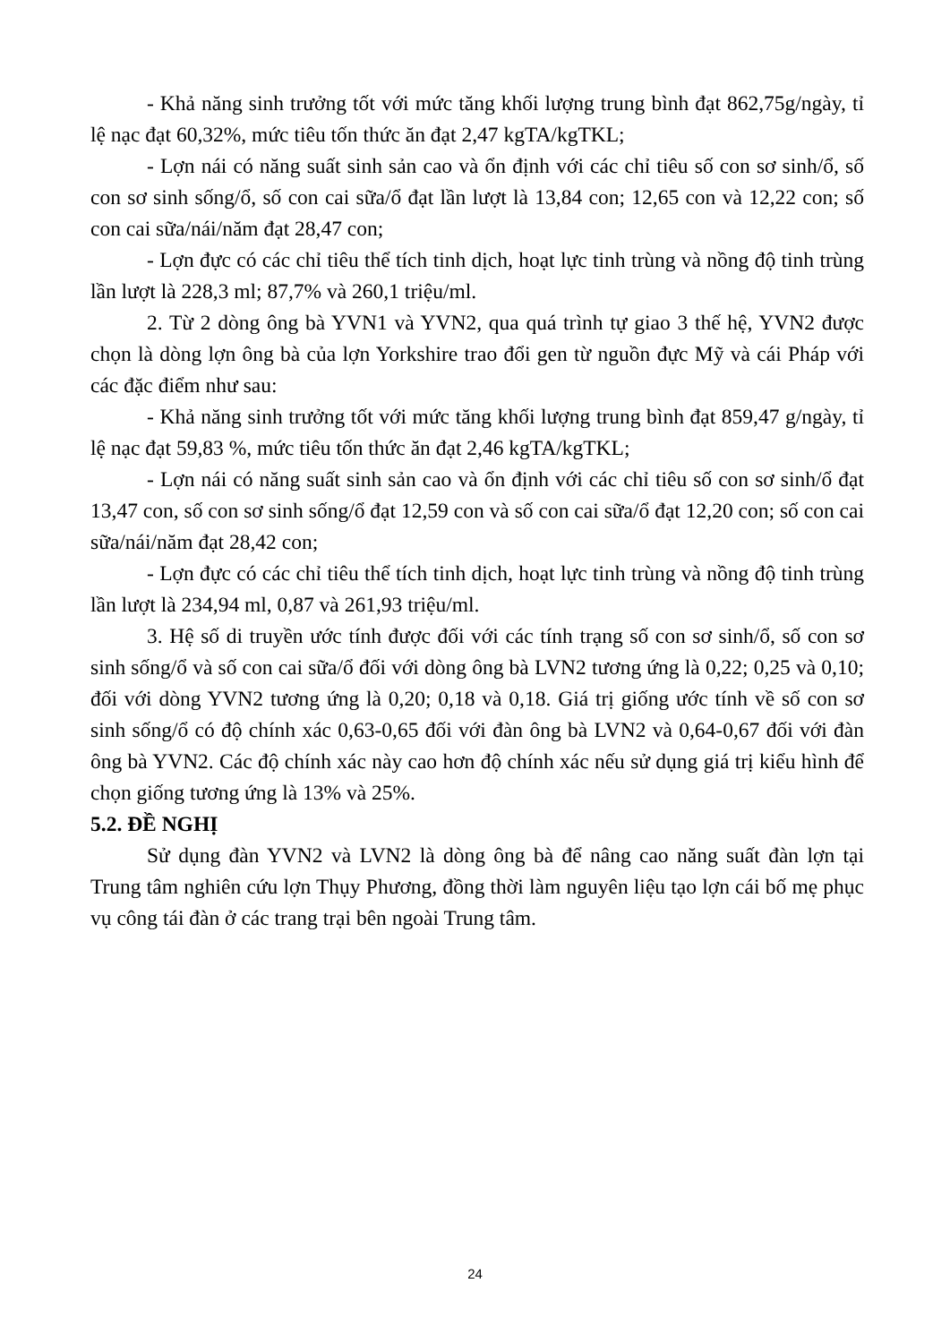- Khả năng sinh trưởng tốt với mức tăng khối lượng trung bình đạt 862,75g/ngày, tỉ lệ nạc đạt 60,32%, mức tiêu tốn thức ăn đạt 2,47 kgTA/kgTKL;
- Lợn nái có năng suất sinh sản cao và ổn định với các chỉ tiêu số con sơ sinh/ổ, số con sơ sinh sống/ổ, số con cai sữa/ổ đạt lần lượt là 13,84 con; 12,65 con và 12,22 con; số con cai sữa/nái/năm đạt 28,47 con;
- Lợn đực có các chỉ tiêu thể tích tinh dịch, hoạt lực tinh trùng và nồng độ tinh trùng lần lượt là 228,3 ml; 87,7% và 260,1 triệu/ml.
2. Từ 2 dòng ông bà YVN1 và YVN2, qua quá trình tự giao 3 thế hệ, YVN2 được chọn là dòng lợn ông bà của lợn Yorkshire trao đổi gen từ nguồn đực Mỹ và cái Pháp với các đặc điểm như sau:
- Khả năng sinh trưởng tốt với mức tăng khối lượng trung bình đạt 859,47 g/ngày, tỉ lệ nạc đạt 59,83 %, mức tiêu tốn thức ăn đạt 2,46 kgTA/kgTKL;
- Lợn nái có năng suất sinh sản cao và ổn định với các chỉ tiêu số con sơ sinh/ổ đạt 13,47 con, số con sơ sinh sống/ổ đạt 12,59 con và số con cai sữa/ổ đạt 12,20 con; số con cai sữa/nái/năm đạt 28,42 con;
- Lợn đực có các chỉ tiêu thể tích tinh dịch, hoạt lực tinh trùng và nồng độ tinh trùng lần lượt là 234,94 ml, 0,87 và 261,93 triệu/ml.
3. Hệ số di truyền ước tính được đối với các tính trạng số con sơ sinh/ổ, số con sơ sinh sống/ổ và số con cai sữa/ổ đối với dòng ông bà LVN2 tương ứng là 0,22; 0,25 và 0,10; đối với dòng YVN2 tương ứng là 0,20; 0,18 và 0,18. Giá trị giống ước tính về số con sơ sinh sống/ổ có độ chính xác 0,63-0,65 đối với đàn ông bà LVN2 và 0,64-0,67 đối với đàn ông bà YVN2. Các độ chính xác này cao hơn độ chính xác nếu sử dụng giá trị kiểu hình để chọn giống tương ứng là 13% và 25%.
5.2. ĐỀ NGHỊ
Sử dụng đàn YVN2 và LVN2 là dòng ông bà để nâng cao năng suất đàn lợn tại Trung tâm nghiên cứu lợn Thụy Phương, đồng thời làm nguyên liệu tạo lợn cái bố mẹ phục vụ công tái đàn ở các trang trại bên ngoài Trung tâm.
24